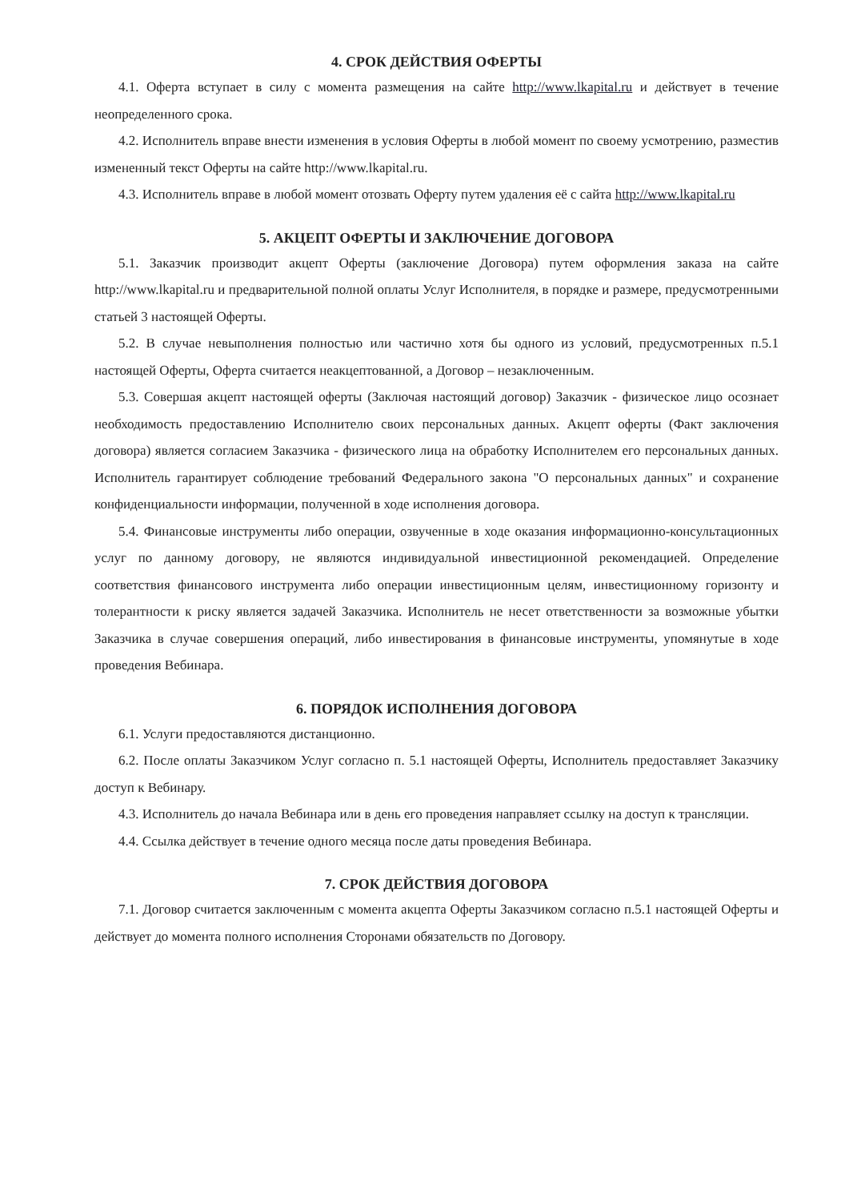4. СРОК ДЕЙСТВИЯ ОФЕРТЫ
4.1. Оферта вступает в силу с момента размещения на сайте http://www.lkapital.ru и действует в течение неопределенного срока.
4.2. Исполнитель вправе внести изменения в условия Оферты в любой момент по своему усмотрению, разместив измененный текст Оферты на сайте http://www.lkapital.ru.
4.3. Исполнитель вправе в любой момент отозвать Оферту путем удаления её с сайта http://www.lkapital.ru
5. АКЦЕПТ ОФЕРТЫ И ЗАКЛЮЧЕНИЕ ДОГОВОРА
5.1. Заказчик производит акцепт Оферты (заключение Договора) путем оформления заказа на сайте http://www.lkapital.ru и предварительной полной оплаты Услуг Исполнителя, в порядке и размере, предусмотренными статьей 3 настоящей Оферты.
5.2. В случае невыполнения полностью или частично хотя бы одного из условий, предусмотренных п.5.1 настоящей Оферты, Оферта считается неакцептованной, а Договор – незаключенным.
5.3. Совершая акцепт настоящей оферты (Заключая настоящий договор) Заказчик - физическое лицо осознает необходимость предоставлению Исполнителю своих персональных данных. Акцепт оферты (Факт заключения договора) является согласием Заказчика - физического лица на обработку Исполнителем его персональных данных. Исполнитель гарантирует соблюдение требований Федерального закона "О персональных данных" и сохранение конфиденциальности информации, полученной в ходе исполнения договора.
5.4. Финансовые инструменты либо операции, озвученные в ходе оказания информационно-консультационных услуг по данному договору, не являются индивидуальной инвестиционной рекомендацией. Определение соответствия финансового инструмента либо операции инвестиционным целям, инвестиционному горизонту и толерантности к риску является задачей Заказчика. Исполнитель не несет ответственности за возможные убытки Заказчика в случае совершения операций, либо инвестирования в финансовые инструменты, упомянутые в ходе проведения Вебинара.
6. ПОРЯДОК ИСПОЛНЕНИЯ ДОГОВОРА
6.1. Услуги предоставляются дистанционно.
6.2. После оплаты Заказчиком Услуг согласно п. 5.1 настоящей Оферты, Исполнитель предоставляет Заказчику доступ к Вебинару.
4.3. Исполнитель до начала Вебинара или в день его проведения направляет ссылку на доступ к трансляции.
4.4. Ссылка действует в течение одного месяца после даты проведения Вебинара.
7. СРОК ДЕЙСТВИЯ ДОГОВОРА
7.1. Договор считается заключенным с момента акцепта Оферты Заказчиком согласно п.5.1 настоящей Оферты и действует до момента полного исполнения Сторонами обязательств по Договору.